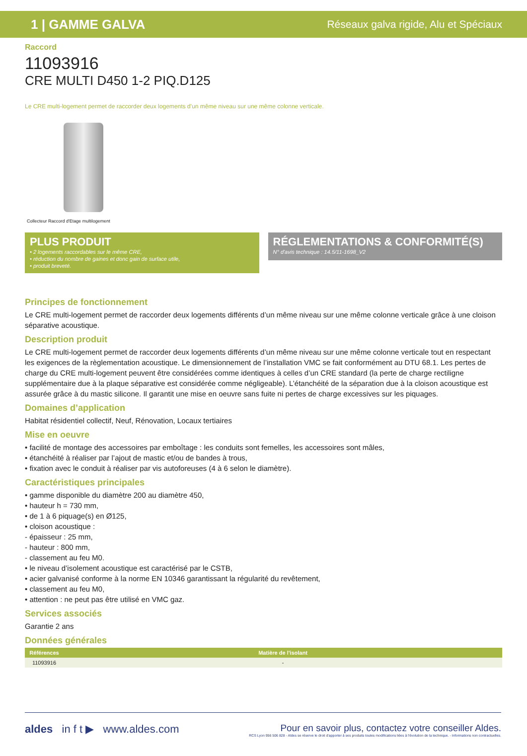1 | GAMME GALVA Réseaux galva rigide, Alu et Spéciaux
Raccord
11093916
CRE MULTI D450 1-2 PIQ.D125
Le CRE multi-logement permet de raccorder deux logements d’un même niveau sur une même colonne verticale.
Collecteur Raccord d'Etage multilogement
PLUS PRODUIT
• 2 logements raccordables sur le même CRE,
• réduction du nombre de gaines et donc gain de surface utile,
• produit breveté.
RÉGLEMENTATIONS & CONFORMITÉ(S)
N° d'avis technique : 14.5/11-1698_V2
Principes de fonctionnement
Le CRE multi-logement permet de raccorder deux logements différents d’un même niveau sur une même colonne verticale grâce à une cloison séparative acoustique.
Description produit
Le CRE multi-logement permet de raccorder deux logements différents d’un même niveau sur une même colonne verticale tout en respectant les exigences de la règlementation acoustique. Le dimensionnement de l’installation VMC se fait conformément au DTU 68.1. Les pertes de charge du CRE multi-logement peuvent être considérées comme identiques à celles d’un CRE standard (la perte de charge rectiligne supplémentaire due à la plaque séparative est considérée comme négligeable). L’étanchéité de la séparation due à la cloison acoustique est assurée grâce à du mastic silicone. Il garantit une mise en oeuvre sans fuite ni pertes de charge excessives sur les piquages.
Domaines d’application
Habitat résidentiel collectif, Neuf, Rénovation, Locaux tertiaires
Mise en oeuvre
• facilité de montage des accessoires par emboîtage : les conduits sont femelles, les accessoires sont mâles,
• étanchéité à réaliser par l’ajout de mastic et/ou de bandes à trous,
• fixation avec le conduit à réaliser par vis autoforeuses (4 à 6 selon le diamètre).
Caractéristiques principales
• gamme disponible du diamètre 200 au diamètre 450,
• hauteur h = 730 mm,
• de 1 à 6 piquage(s) en Ø125,
• cloison acoustique :
- épaisseur : 25 mm,
- hauteur : 800 mm,
- classement au feu M0.
• le niveau d’isolement acoustique est caractérisé par le CSTB,
• acier galvanisé conforme à la norme EN 10346 garantissant la régularité du revêtement,
• classement au feu M0,
• attention : ne peut pas être utilisé en VMC gaz.
Services associés
Garantie 2 ans
Données générales
| Références | Matière de l'isolant |
| --- | --- |
| 11093916 | - |
aldes in f t ▶ www.aldes.com
Pour en savoir plus, contactez votre conseiller Aldes.
RCS Lyon 956 506 828 - Aldes se réserve le droit d'apporter à ses produits toutes modifications liées à l'évolution de la technique. - Informations non contractuelles.